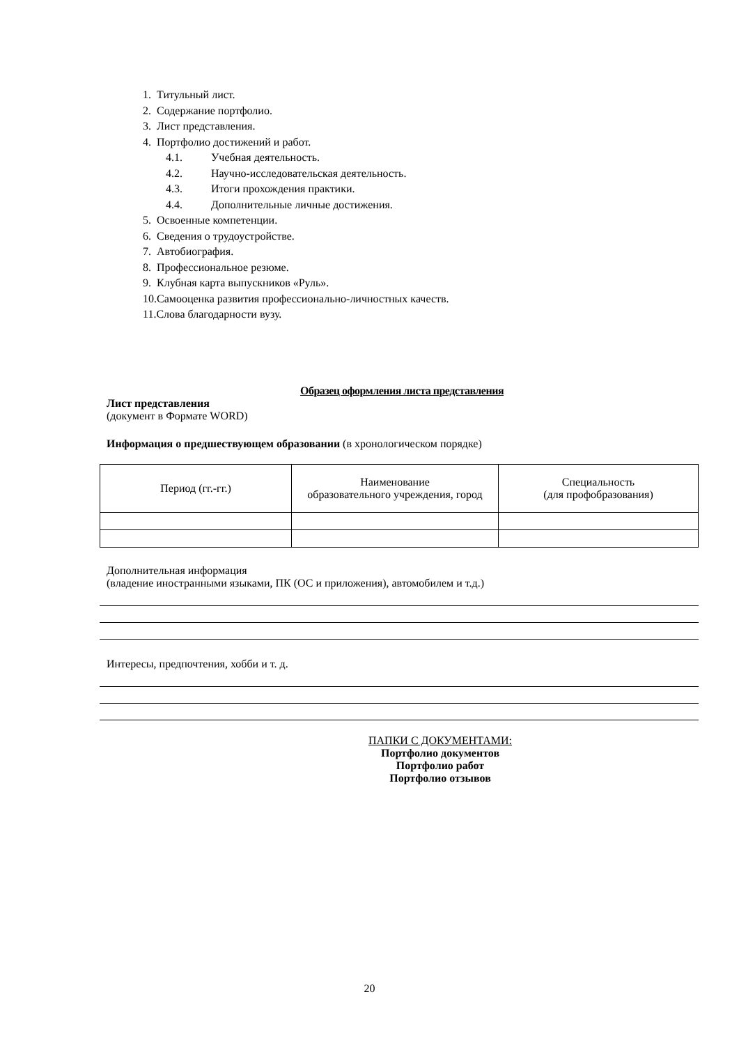1. Титульный лист.
2. Содержание портфолио.
3. Лист представления.
4. Портфолио достижений и работ.
4.1. Учебная деятельность.
4.2. Научно-исследовательская деятельность.
4.3. Итоги прохождения практики.
4.4. Дополнительные личные достижения.
5. Освоенные компетенции.
6. Сведения о трудоустройстве.
7. Автобиография.
8. Профессиональное резюме.
9. Клубная карта выпускников «Руль».
10.Самооценка развития профессионально-личностных качеств.
11.Слова благодарности вузу.
Образец оформления листа представления
Лист представления
(документ в Формате WORD)
Информация о предшествующем образовании (в хронологическом порядке)
| Период (гг.-гг.) | Наименование образовательного учреждения, город | Специальность (для профобразования) |
Дополнительная информация
(владение иностранными языками, ПК (ОС и приложения), автомобилем и т.д.)
Интересы, предпочтения, хобби и т. д.
ПАПКИ С ДОКУМЕНТАМИ:
Портфолио документов
Портфолио работ
Портфолио отзывов
20